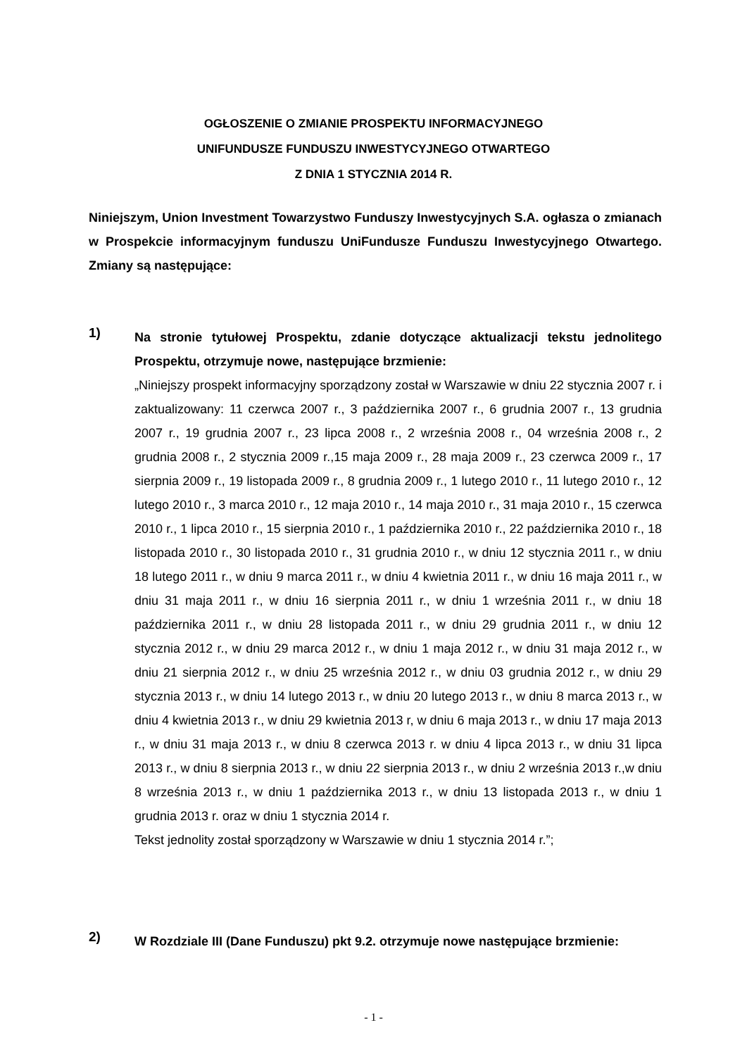OGŁOSZENIE O ZMIANIE PROSPEKTU INFORMACYJNEGO
UNIFUNDUSZE FUNDUSZU INWESTYCYJNEGO OTWARTEGO
Z DNIA 1 STYCZNIA 2014 R.
Niniejszym, Union Investment Towarzystwo Funduszy Inwestycyjnych S.A. ogłasza o zmianach w Prospekcie informacyjnym funduszu UniFundusze Funduszu Inwestycyjnego Otwartego. Zmiany są następujące:
1)
Na stronie tytułowej Prospektu, zdanie dotyczące aktualizacji tekstu jednolitego Prospektu, otrzymuje nowe, następujące brzmienie:
„Niniejszy prospekt informacyjny sporządzony został w Warszawie w dniu 22 stycznia 2007 r. i zaktualizowany: 11 czerwca 2007 r., 3 października 2007 r., 6 grudnia 2007 r., 13 grudnia 2007 r., 19 grudnia 2007 r., 23 lipca 2008 r., 2 września 2008 r., 04 września 2008 r., 2 grudnia 2008 r., 2 stycznia 2009 r.,15 maja 2009 r., 28 maja 2009 r., 23 czerwca 2009 r., 17 sierpnia 2009 r., 19 listopada 2009 r., 8 grudnia 2009 r., 1 lutego 2010 r., 11 lutego 2010 r., 12 lutego 2010 r., 3 marca 2010 r., 12 maja 2010 r., 14 maja 2010 r., 31 maja 2010 r., 15 czerwca 2010 r., 1 lipca 2010 r., 15 sierpnia 2010 r., 1 października 2010 r., 22 października 2010 r., 18 listopada 2010 r., 30 listopada 2010 r., 31 grudnia 2010 r., w dniu 12 stycznia 2011 r., w dniu 18 lutego 2011 r., w dniu 9 marca 2011 r., w dniu 4 kwietnia 2011 r., w dniu 16 maja 2011 r., w dniu 31 maja 2011 r., w dniu 16 sierpnia 2011 r., w dniu 1 września 2011 r., w dniu 18 października 2011 r., w dniu 28 listopada 2011 r., w dniu 29 grudnia 2011 r., w dniu 12 stycznia 2012 r., w dniu 29 marca 2012 r., w dniu 1 maja 2012 r., w dniu 31 maja 2012 r., w dniu 21 sierpnia 2012 r., w dniu 25 września 2012 r., w dniu 03 grudnia 2012 r., w dniu 29 stycznia 2013 r., w dniu 14 lutego 2013 r., w dniu 20 lutego 2013 r., w dniu 8 marca 2013 r., w dniu 4 kwietnia 2013 r., w dniu 29 kwietnia 2013 r, w dniu 6 maja 2013 r., w dniu 17 maja 2013 r., w dniu 31 maja 2013 r., w dniu 8 czerwca 2013 r. w dniu 4 lipca 2013 r., w dniu 31 lipca 2013 r., w dniu 8 sierpnia 2013 r., w dniu 22 sierpnia 2013 r., w dniu 2 września 2013 r.,w dniu 8 września 2013 r., w dniu 1 października 2013 r., w dniu 13 listopada 2013 r., w dniu 1 grudnia 2013 r. oraz w dniu 1 stycznia 2014 r.
Tekst jednolity został sporządzony w Warszawie w dniu 1 stycznia 2014 r.”;
2)
W Rozdziale III (Dane Funduszu) pkt 9.2. otrzymuje nowe następujące brzmienie:
- 1 -